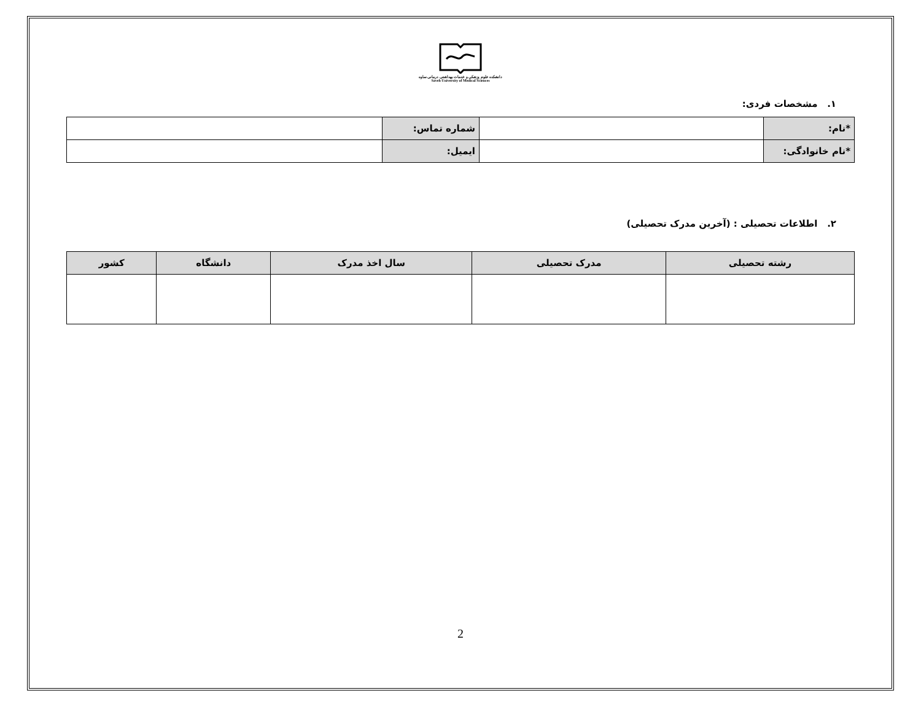دانشکده علوم پزشکی و خدمات بهداشتی درمانی ساوه
Saveh University of Medical Sciences
۱. مشخصات فردی:
| *نام: | | شماره تماس: | |
| *نام خانوادگی: | | ایمیل: | |
۲. اطلاعات تحصیلی : (آخرین مدرک تحصیلی)
| رشته تحصیلی | مدرک تحصیلی | سال اخذ مدرک | دانشگاه | کشور |
| --- | --- | --- | --- | --- |
2